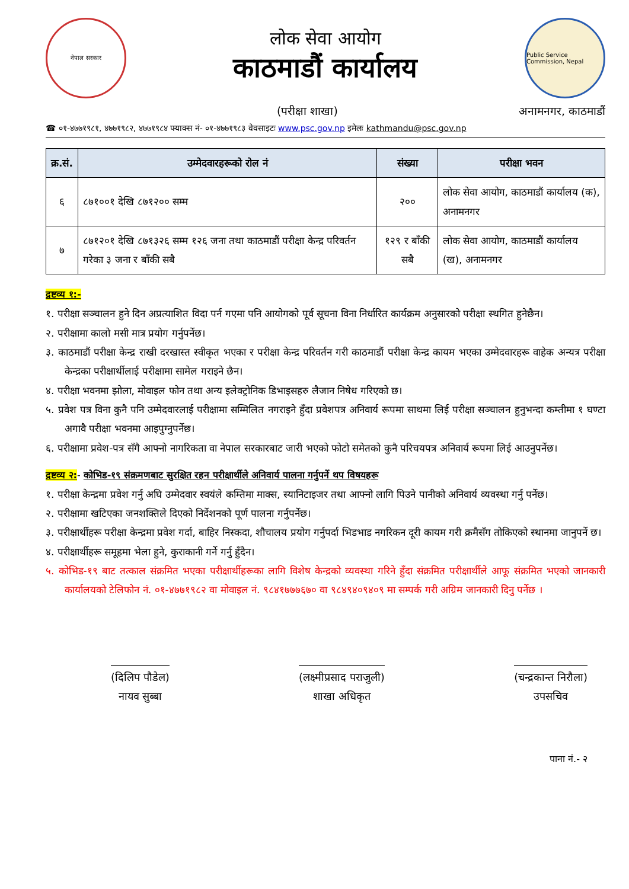नेपाल सरकार
लोक सेवा आयोग
काठमाडौं कार्यालय
Public Service Commission, Nepal
(परीक्षा शाखा) अनामनगर, काठमाडौं
☎ ०१-४७७१९८१, ४७७१९८२, ४७७१९८४ फ्याक्स नं- ०१-४७७१९८३ वेवसाइटः www.psc.gov.np इमेलः kathmandu@psc.gov.np
| क्र.सं. | उम्मेदवारहरूको रोल नं | संख्या | परीक्षा भवन |
| --- | --- | --- | --- |
| ६ | ८७१००१ देखि ८७१२०० सम्म | २०० | लोक सेवा आयोग, काठमाडौं कार्यालय (क), अनामनगर |
| ७ | ८७१२०१ देखि ८७१३२६ सम्म १२६ जना तथा काठमाडौं परीक्षा केन्द्र परिवर्तन गरेका ३ जना र बाँकी सबै | १२९ र बाँकी सबै | लोक सेवा आयोग, काठमाडौं कार्यालय (ख), अनामनगर |
द्रष्टव्य १:-
१. परीक्षा सञ्चालन हुने दिन अप्रत्याशित विदा पर्न गएमा पनि आयोगको पूर्व सूचना विना निर्धारित कार्यक्रम अनुसारको परीक्षा स्थगित हुनेछैन।
२. परीक्षामा कालो मसी मात्र प्रयोग गर्नुपर्नेछ।
३. काठमाडौं परीक्षा केन्द्र राखी दरखास्त स्वीकृत भएका र परीक्षा केन्द्र परिवर्तन गरी काठमाडौं परीक्षा केन्द्र कायम भएका उम्मेदवारहरू वाहेक अन्यत्र परीक्षा केन्द्रका परीक्षार्थीलाई परीक्षामा सामेल गराइने छैन।
४. परीक्षा भवनमा झोला, मोवाइल फोन तथा अन्य इलेक्ट्रोनिक डिभाइसहरु लैजान निषेध गरिएको छ।
५. प्रवेश पत्र विना कुनै पनि उम्मेदवारलाई परीक्षामा सम्मिलित नगराइने हुँदा प्रवेशपत्र अनिवार्य रूपमा साथमा लिई परीक्षा सञ्चालन हुनुभन्दा कम्तीमा १ घण्टा अगावै परीक्षा भवनमा आइपुग्नुपर्नेछ।
६. परीक्षामा प्रवेश-पत्र सँगै आफ्नो नागरिकता वा नेपाल सरकारबाट जारी भएको फोटो समेतको कुनै परिचयपत्र अनिवार्य रूपमा लिई आउनुपर्नेछ।
द्रष्टव्य २:- कोभिड-१९ संक्रमणबाट सुरक्षित रहन परीक्षार्थीले अनिवार्य पालना गर्नुपर्ने थप विषयहरू
१. परीक्षा केन्द्रमा प्रवेश गर्नु अघि उम्मेदवार स्वयंले कम्तिमा माक्स, स्यानिटाइजर तथा आफ्नो लागि पिउने पानीको अनिवार्य व्यवस्था गर्नु पर्नेछ।
२. परीक्षामा खटिएका जनशक्तिले दिएको निर्देशनको पूर्ण पालना गर्नुपर्नेछ।
३. परीक्षार्थीहरू परीक्षा केन्द्रमा प्रवेश गर्दा, बाहिर निस्कदा, शौचालय प्रयोग गर्नुपर्दा भिडभाड नगरिकन दूरी कायम गरी क्रमैसँग तोकिएको स्थानमा जानुपर्ने छ।
४. परीक्षार्थीहरू समूहमा भेला हुने, कुराकानी गर्ने गर्नु हुँदैन।
५. कोभिड-१९ बाट तत्काल संक्रमित भएका परीक्षार्थीहरूका लागि विशेष केन्द्रको व्यवस्था गरिने हुँदा संक्रमित परीक्षार्थीले आफू संक्रमित भएको जानकारी कार्यालयको टेलिफोन नं. ०१-४७७१९८२ वा मोवाइल नं. ९८४१७७७६७० वा ९८४९४०९४०९ मा सम्पर्क गरी अग्रिम जानकारी दिनु पर्नेछ ।
(दिलिप पौडेल)
नायव सुब्बा
(लक्ष्मीप्रसाद पराजुली)
शाखा अधिकृत
(चन्द्रकान्त निरौला)
उपसचिव
पाना नं.- २